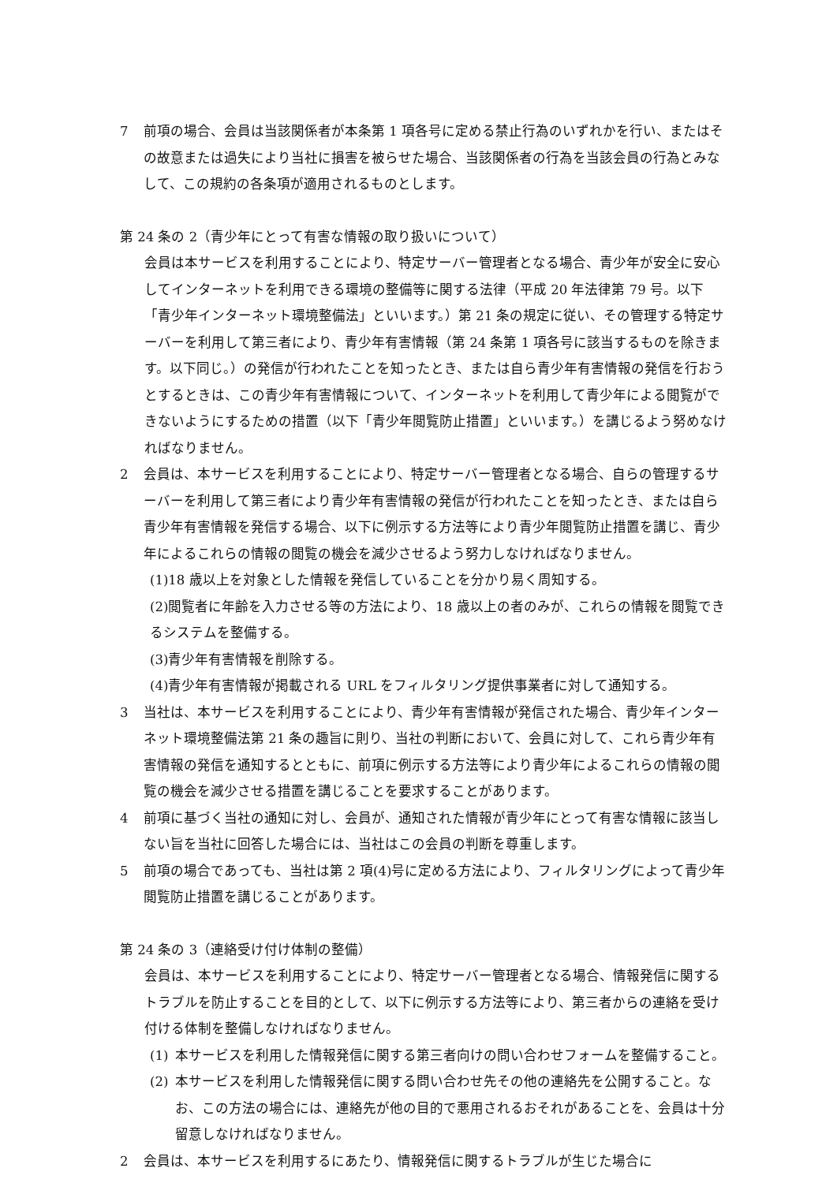7 前項の場合、会員は当該関係者が本条第 1 項各号に定める禁止行為のいずれかを行い、またはその故意または過失により当社に損害を被らせた場合、当該関係者の行為を当該会員の行為とみなして、この規約の各条項が適用されるものとします。
第 24 条の 2（青少年にとって有害な情報の取り扱いについて）
会員は本サービスを利用することにより、特定サーバー管理者となる場合、青少年が安全に安心してインターネットを利用できる環境の整備等に関する法律（平成 20 年法律第 79 号。以下「青少年インターネット環境整備法」といいます。）第 21 条の規定に従い、その管理する特定サーバーを利用して第三者により、青少年有害情報（第 24 条第 1 項各号に該当するものを除きます。以下同じ。）の発信が行われたことを知ったとき、または自ら青少年有害情報の発信を行おうとするときは、この青少年有害情報について、インターネットを利用して青少年による閲覧ができないようにするための措置（以下「青少年閲覧防止措置」といいます。）を講じるよう努めなければなりません。
2 会員は、本サービスを利用することにより、特定サーバー管理者となる場合、自らの管理するサーバーを利用して第三者により青少年有害情報の発信が行われたことを知ったとき、または自ら青少年有害情報を発信する場合、以下に例示する方法等により青少年閲覧防止措置を講じ、青少年によるこれらの情報の閲覧の機会を減少させるよう努力しなければなりません。
(1)18 歳以上を対象とした情報を発信していることを分かり易く周知する。
(2)閲覧者に年齢を入力させる等の方法により、18 歳以上の者のみが、これらの情報を閲覧できるシステムを整備する。
(3)青少年有害情報を削除する。
(4)青少年有害情報が掲載される URL をフィルタリング提供事業者に対して通知する。
3 当社は、本サービスを利用することにより、青少年有害情報が発信された場合、青少年インターネット環境整備法第 21 条の趣旨に則り、当社の判断において、会員に対して、これら青少年有害情報の発信を通知するとともに、前項に例示する方法等により青少年によるこれらの情報の閲覧の機会を減少させる措置を講じることを要求することがあります。
4 前項に基づく当社の通知に対し、会員が、通知された情報が青少年にとって有害な情報に該当しない旨を当社に回答した場合には、当社はこの会員の判断を尊重します。
5 前項の場合であっても、当社は第 2 項(4)号に定める方法により、フィルタリングによって青少年閲覧防止措置を講じることがあります。
第 24 条の 3（連絡受け付け体制の整備）
会員は、本サービスを利用することにより、特定サーバー管理者となる場合、情報発信に関するトラブルを防止することを目的として、以下に例示する方法等により、第三者からの連絡を受け付ける体制を整備しなければなりません。
(1) 本サービスを利用した情報発信に関する第三者向けの問い合わせフォームを整備すること。
(2) 本サービスを利用した情報発信に関する問い合わせ先その他の連絡先を公開すること。なお、この方法の場合には、連絡先が他の目的で悪用されるおそれがあることを、会員は十分留意しなければなりません。
2 会員は、本サービスを利用するにあたり、情報発信に関するトラブルが生じた場合に